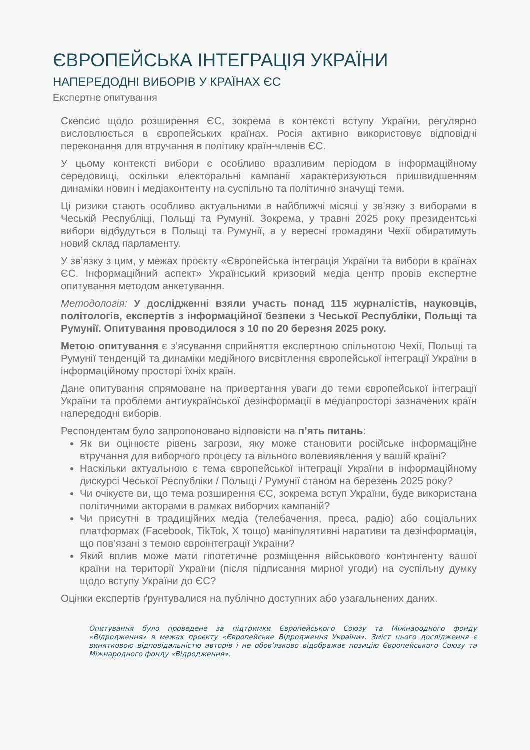ЄВРОПЕЙСЬКА ІНТЕГРАЦІЯ УКРАЇНИ
НАПЕРЕДОДНІ ВИБОРІВ У КРАЇНАХ ЄС
Експертне опитування
Скепсис щодо розширення ЄС, зокрема в контексті вступу України, регулярно висловлюється в європейських країнах. Росія активно використовує відповідні переконання для втручання в політику країн-членів ЄС.
У цьому контексті вибори є особливо вразливим періодом в інформаційному середовищі, оскільки електоральні кампанії характеризуються пришвидшенням динаміки новин і медіаконтенту на суспільно та політично значущі теми.
Ці ризики стають особливо актуальними в найближчі місяці у зв’язку з виборами в Чеській Республіці, Польщі та Румунії. Зокрема, у травні 2025 року президентські вибори відбудуться в Польщі та Румунії, а у вересні громадяни Чехії обиратимуть новий склад парламенту.
У зв’язку з цим, у межах проєкту «Європейська інтеграція України та вибори в країнах ЄС. Інформаційний аспект» Український кризовий медіа центр провів експертне опитування методом анкетування.
Методологія: У дослідженні взяли участь понад 115 журналістів, науковців, політологів, експертів з інформаційної безпеки з Чеської Республіки, Польщі та Румунії. Опитування проводилося з 10 по 20 березня 2025 року.
Метою опитування є з’ясування сприйняття експертною спільнотою Чехії, Польщі та Румунії тенденцій та динаміки медійного висвітлення європейської інтеграції України в інформаційному просторі їхніх країн.
Дане опитування спрямоване на привертання уваги до теми європейської інтеграції України та проблеми антиукраїнської дезінформації в медіапросторі зазначених країн напередодні виборів.
Респондентам було запропоновано відповісти на п’ять питань:
Як ви оцінюєте рівень загрози, яку може становити російське інформаційне втручання для виборчого процесу та вільного волевиявлення у вашій країні?
Наскільки актуальною є тема європейської інтеграції України в інформаційному дискурсі Чеської Республіки / Польщі / Румунії станом на березень 2025 року?
Чи очікуєте ви, що тема розширення ЄС, зокрема вступ України, буде використана політичними акторами в рамках виборчих кампаній?
Чи присутні в традиційних медіа (телебачення, преса, радіо) або соціальних платформах (Facebook, TikTok, X тощо) маніпулятивні наративи та дезінформація, що пов’язані з темою євроінтеграції України?
Який вплив може мати гіпотетичне розміщення військового контингенту вашої країни на території України (після підписання мирної угоди) на суспільну думку щодо вступу України до ЄС?
Оцінки експертів ґрунтувалися на публічно доступних або узагальнених даних.
Опитування було проведене за підтримки Європейського Союзу та Міжнародного фонду «Відродження» в межах проєкту «Європейське Відродження України». Зміст цього дослідження є винятковою відповідальністю авторів і не обов’язково відображає позицію Європейського Союзу та Міжнародного фонду «Відродження».